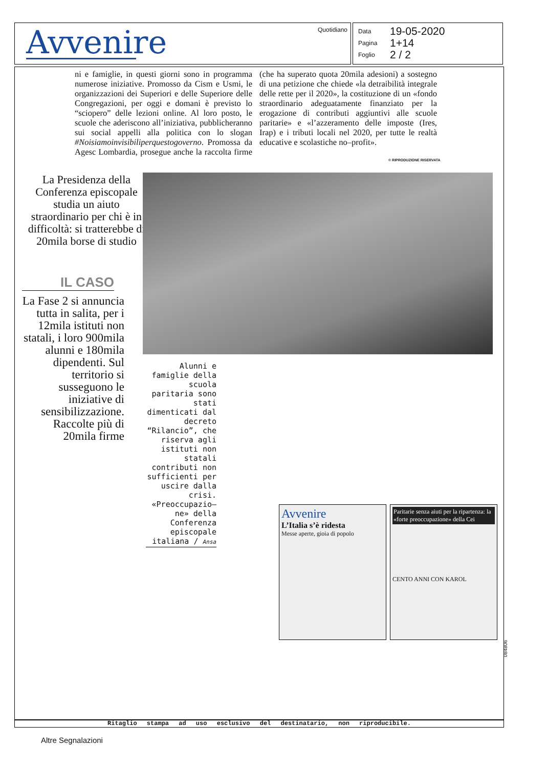Avvenire
Quotidiano
Data 19-05-2020
Pagina 1+14
Foglio 2 / 2
ni e famiglie, in questi giorni sono in programma numerose iniziative. Promosso da Cism e Usmi, le organizzazioni dei Superiori e delle Superiore delle Congregazioni, per oggi e domani è previsto lo “sciopero” delle lezioni online. Al loro posto, le scuole che aderiscono all’iniziativa, pubblicheranno sui social appelli alla politica con lo slogan #Noisiamoinvisibiliperquestogoverno. Promossa da Agesc Lombardia, prosegue anche la raccolta firme (che ha superato quota 20mila adesioni) a sostegno di una petizione che chiede «la detraibilità integrale delle rette per il 2020», la costituzione di un «fondo straordinario adeguatamente finanziato per la erogazione di contributi aggiuntivi alle scuole paritarie» e «l’azzeramento delle imposte (Ires, Irap) e i tributi locali nel 2020, per tutte le realtà educative e scolastiche no–profit».
© RIPRODUZIONE RISERVATA
La Presidenza della Conferenza episcopale studia un aiuto straordinario per chi è in difficoltà: si tratterebbe di 20mila borse di studio
IL CASO
La Fase 2 si annuncia tutta in salita, per i 12mila istituti non statali, i loro 900mila alunni e 180mila dipendenti. Sul territorio si susseguono le iniziative di sensibilizzazione. Raccolte più di 20mila firme
Alunni e famiglie della scuola paritaria sono stati dimenticati dal decreto “Rilancio”, che riserva agli istituti non statali contributi non sufficienti per uscire dalla crisi. «Preoccupazio–ne» della Conferenza episcopale italiana / Ansa
Avvenire
L’Italia s’è ridesta
Messe aperte, gioia di popolo
Paritarie senza aiuti per la ripartenza: la «forte preoccupazione» della Cei
CENTO ANNI CON KAROL
084806
Ritaglio stampa ad uso esclusivo del destinatario, non riproducibile.
Altre Segnalazioni